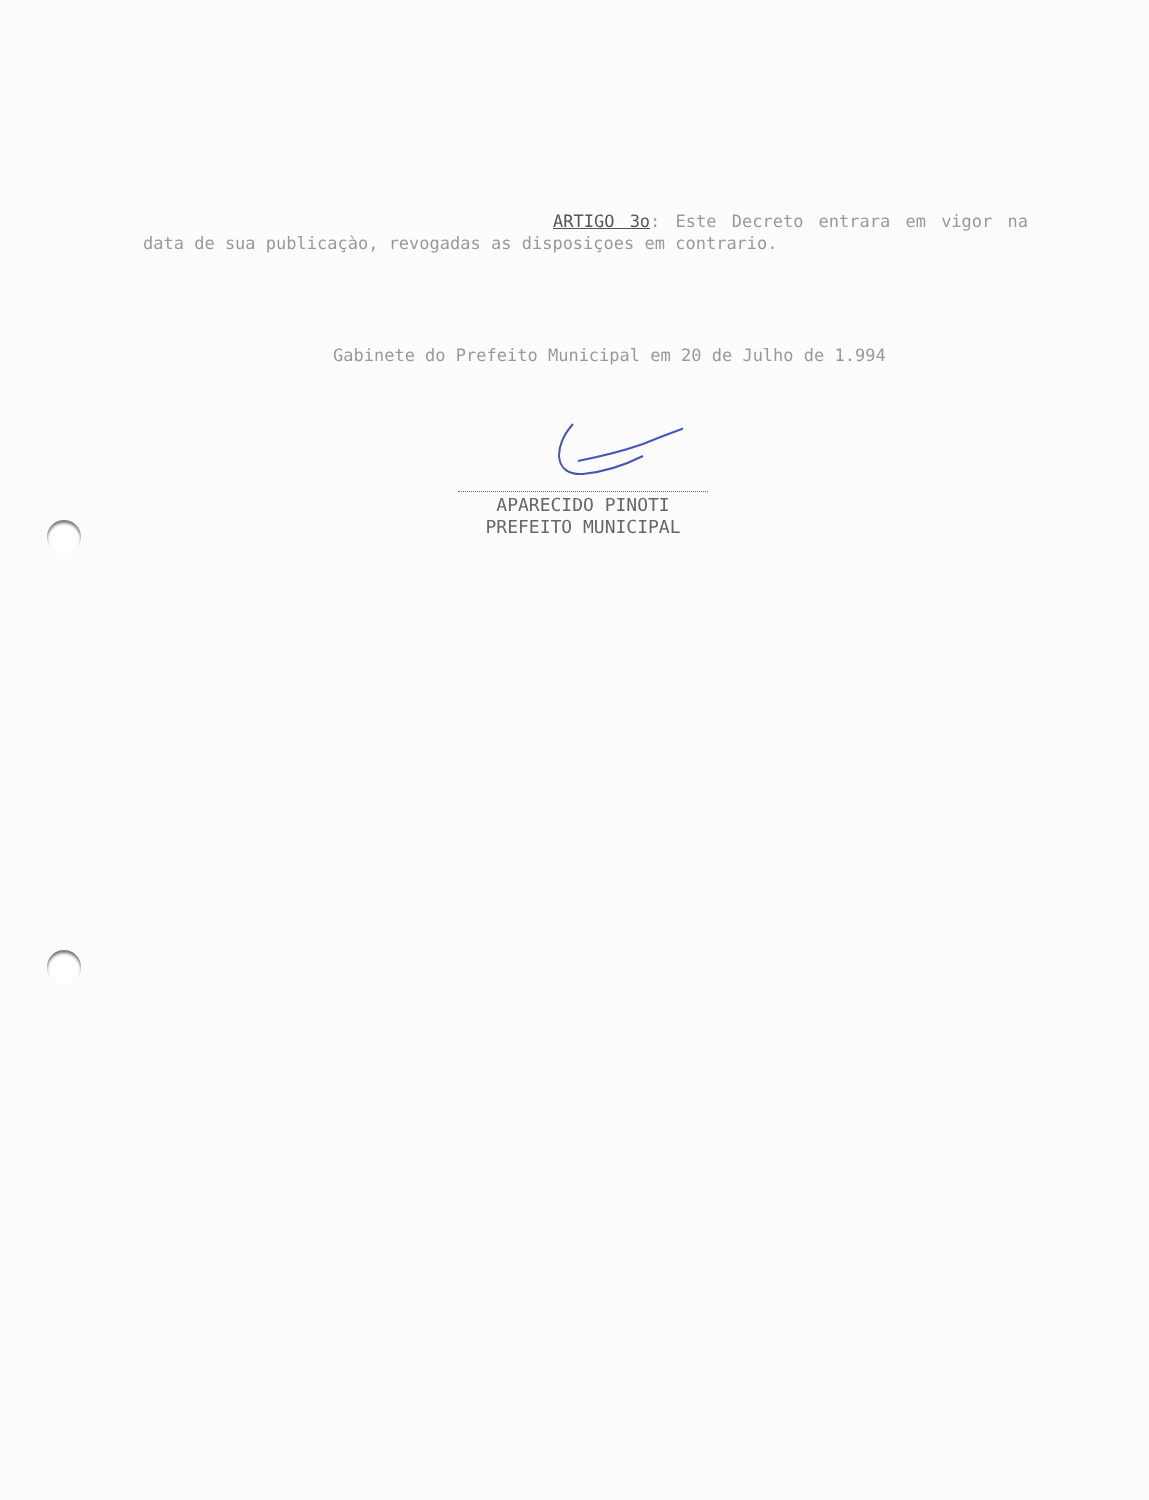ARTIGO 3o: Este Decreto entrara em vigor na data de sua publicaçào, revogadas as disposiçoes em contrario.
Gabinete do Prefeito Municipal em 20 de Julho de 1.994
APARECIDO PINOTI
PREFEITO MUNICIPAL